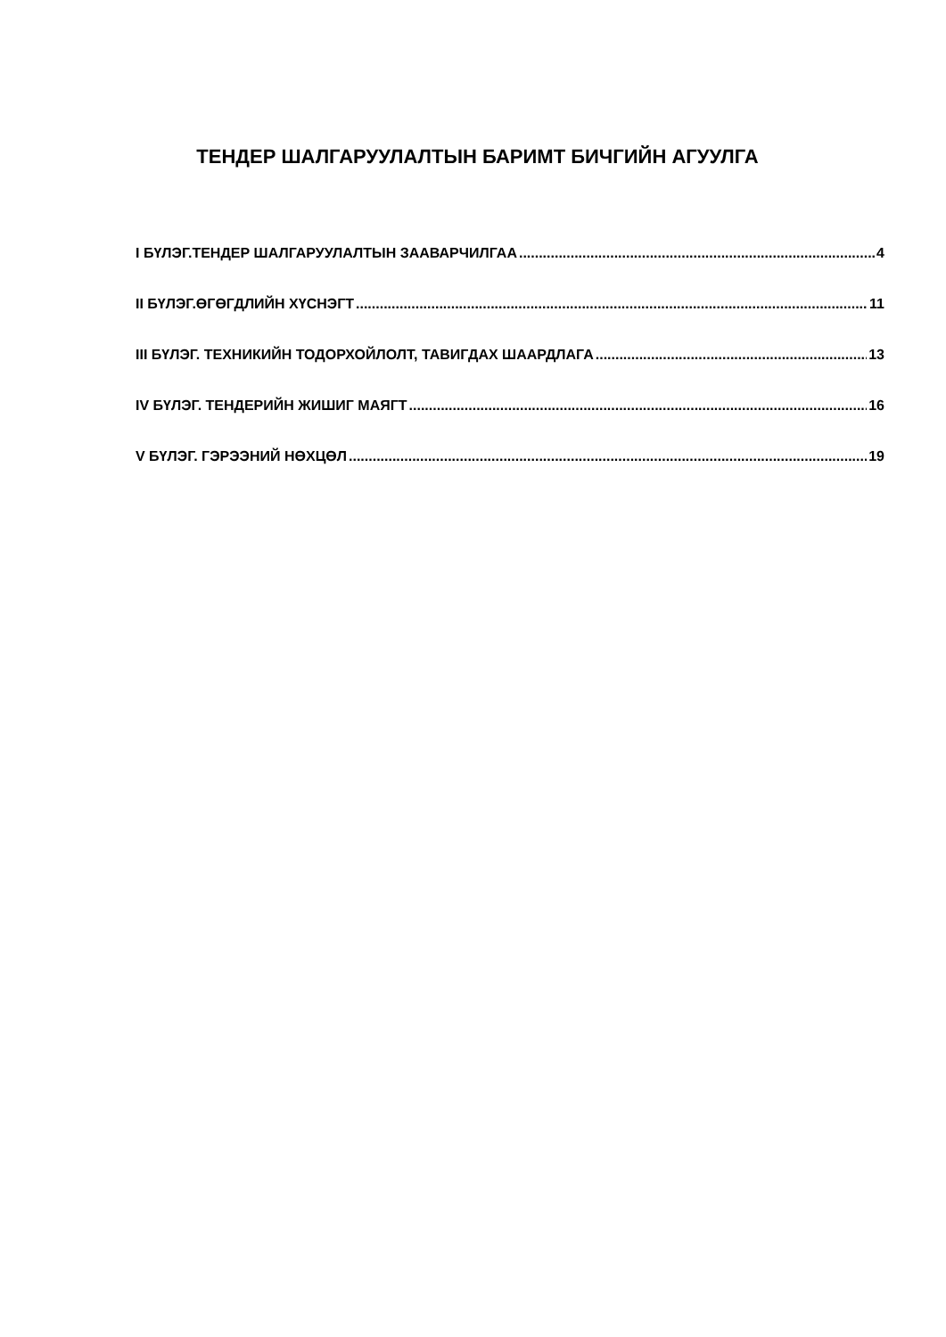ТЕНДЕР ШАЛГАРУУЛАЛТЫН БАРИМТ БИЧГИЙН АГУУЛГА
I БҮЛЭГ.ТЕНДЕР ШАЛГАРУУЛАЛТЫН ЗААВАРЧИЛГАА 4
II БҮЛЭГ.ӨГӨГДЛИЙН ХҮСНЭГТ 11
III БҮЛЭГ. ТЕХНИКИЙН ТОДОРХОЙЛОЛТ, ТАВИГДАХ ШААРДЛАГА 13
IV БҮЛЭГ. ТЕНДЕРИЙН ЖИШИГ МАЯГТ 16
V БҮЛЭГ. ГЭРЭЭНИЙ НӨХЦӨЛ 19